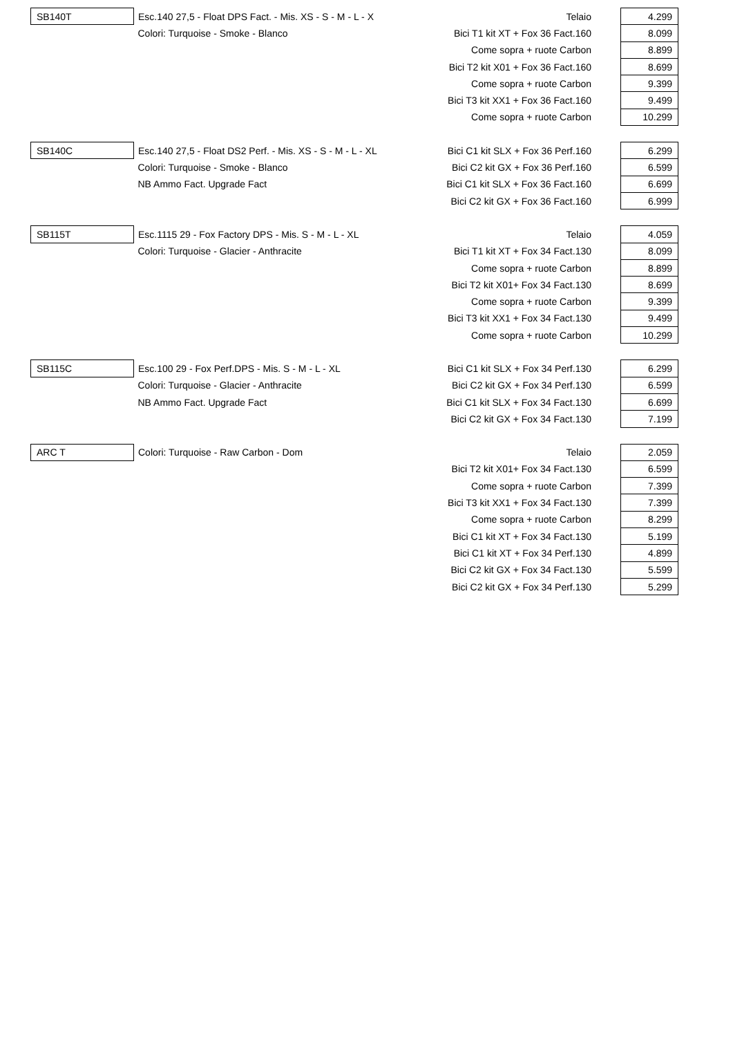| SB140T | Esc.140 27,5 - Float DPS Fact. - Mis. XS - S - M - L - X | Telaio | 4.299 |
| | Colori: Turquoise - Smoke - Blanco | Bici T1 kit XT + Fox 36 Fact.160 | 8.099 |
| | | Come sopra + ruote Carbon | 8.899 |
| | | Bici T2 kit X01 + Fox 36 Fact.160 | 8.699 |
| | | Come sopra + ruote Carbon | 9.399 |
| | | Bici T3 kit XX1 + Fox 36 Fact.160 | 9.499 |
| | | Come sopra + ruote Carbon | 10.299 |
| SB140C | Esc.140 27,5 - Float DS2 Perf. - Mis. XS - S - M - L - XL | Bici C1 kit SLX + Fox 36 Perf.160 | 6.299 |
| | Colori: Turquoise - Smoke - Blanco | Bici C2 kit GX + Fox 36 Perf.160 | 6.599 |
| | NB Ammo Fact. Upgrade Fact | Bici C1 kit SLX + Fox 36 Fact.160 | 6.699 |
| | | Bici C2 kit GX + Fox 36 Fact.160 | 6.999 |
| SB115T | Esc.1115 29 - Fox Factory DPS - Mis. S - M - L - XL | Telaio | 4.059 |
| | Colori: Turquoise - Glacier - Anthracite | Bici T1 kit XT + Fox 34 Fact.130 | 8.099 |
| | | Come sopra + ruote Carbon | 8.899 |
| | | Bici T2 kit X01+ Fox 34 Fact.130 | 8.699 |
| | | Come sopra + ruote Carbon | 9.399 |
| | | Bici T3 kit XX1 + Fox 34 Fact.130 | 9.499 |
| | | Come sopra + ruote Carbon | 10.299 |
| SB115C | Esc.100 29 - Fox Perf.DPS - Mis. S - M - L - XL | Bici C1 kit SLX + Fox 34 Perf.130 | 6.299 |
| | Colori: Turquoise - Glacier - Anthracite | Bici C2 kit GX + Fox 34 Perf.130 | 6.599 |
| | NB Ammo Fact. Upgrade Fact | Bici C1 kit SLX + Fox 34 Fact.130 | 6.699 |
| | | Bici C2 kit GX + Fox 34 Fact.130 | 7.199 |
| ARC T | Colori: Turquoise - Raw Carbon - Dom | Telaio | 2.059 |
| | | Bici T2 kit X01+ Fox 34 Fact.130 | 6.599 |
| | | Come sopra + ruote Carbon | 7.399 |
| | | Bici T3 kit XX1 + Fox 34 Fact.130 | 7.399 |
| | | Come sopra + ruote Carbon | 8.299 |
| | | Bici C1 kit XT + Fox 34 Fact.130 | 5.199 |
| | | Bici C1 kit XT + Fox 34 Perf.130 | 4.899 |
| | | Bici C2 kit GX + Fox 34 Fact.130 | 5.599 |
| | | Bici C2 kit GX + Fox 34 Perf.130 | 5.299 |